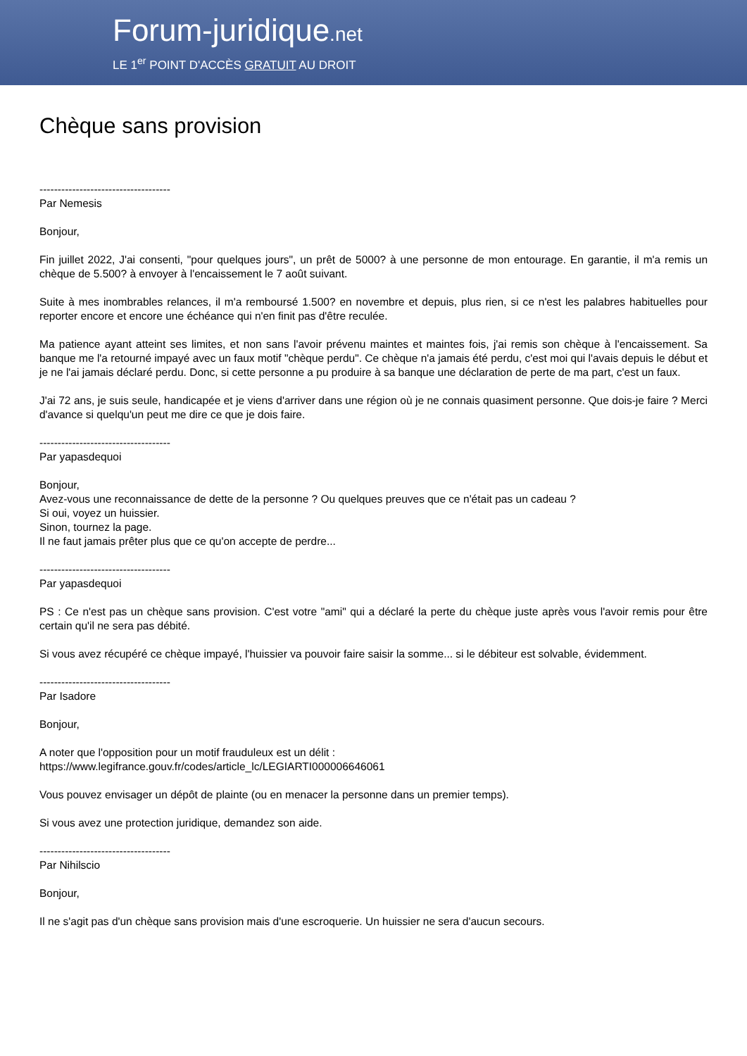Forum-juridique.net
LE 1<sup>er</sup> POINT D'ACCÈS GRATUIT AU DROIT
Chèque sans provision
------------------------------------
Par Nemesis
Bonjour,
Fin juillet 2022, J'ai consenti, "pour quelques jours", un prêt de 5000? à une personne de mon entourage. En garantie, il m'a remis un chèque de 5.500? à envoyer à l'encaissement le 7 août suivant.
Suite à mes inombrables relances, il m'a remboursé 1.500? en novembre et depuis, plus rien, si ce n'est les palabres habituelles pour reporter encore et encore une échéance qui n'en finit pas d'être reculée.
Ma patience ayant atteint ses limites, et non sans l'avoir prévenu maintes et maintes fois, j'ai remis son chèque à l'encaissement. Sa banque me l'a retourné impayé avec un faux motif "chèque perdu". Ce chèque n'a jamais été perdu, c'est moi qui l'avais depuis le début et je ne l'ai jamais déclaré perdu. Donc, si cette personne a pu produire à sa banque une déclaration de perte de ma part, c'est un faux.
J'ai 72 ans, je suis seule, handicapée et je viens d'arriver dans une région où je ne connais quasiment personne. Que dois-je faire ? Merci d'avance si quelqu'un peut me dire ce que je dois faire.
------------------------------------
Par yapasdequoi
Bonjour,
Avez-vous une reconnaissance de dette de la personne ? Ou quelques preuves que ce n'était pas un cadeau ?
Si oui, voyez un huissier.
Sinon, tournez la page.
Il ne faut jamais prêter plus que ce qu'on accepte de perdre...
------------------------------------
Par yapasdequoi
PS : Ce n'est pas un chèque sans provision. C'est votre "ami" qui a déclaré la perte du chèque juste après vous l'avoir remis pour être certain qu'il ne sera pas débité.
Si vous avez récupéré ce chèque impayé, l'huissier va pouvoir faire saisir la somme... si le débiteur est solvable, évidemment.
------------------------------------
Par Isadore
Bonjour,
A noter que l'opposition pour un motif frauduleux est un délit :
https://www.legifrance.gouv.fr/codes/article_lc/LEGIARTI000006646061
Vous pouvez envisager un dépôt de plainte (ou en menacer la personne dans un premier temps).
Si vous avez une protection juridique, demandez son aide.
------------------------------------
Par Nihilscio
Bonjour,
Il ne s'agit pas d'un chèque sans provision mais d'une escroquerie. Un huissier ne sera d'aucun secours.